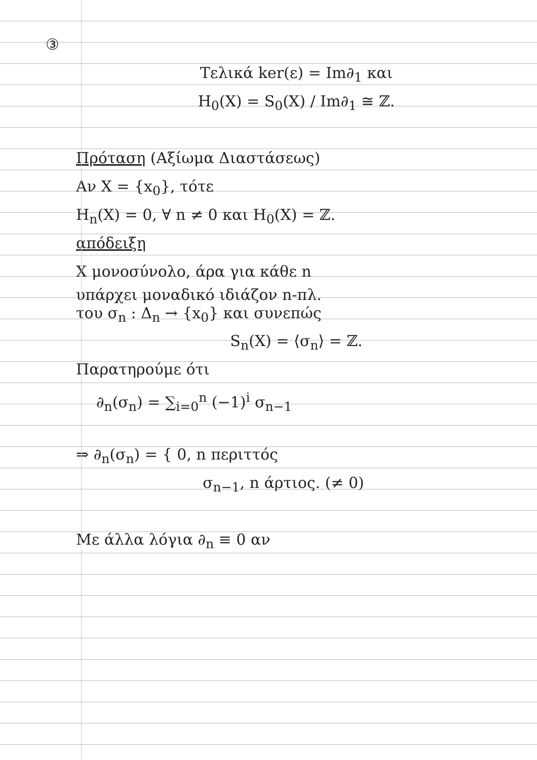③
Τελικά ker(ε) = Im∂<sub>1</sub> και
H<sub>0</sub>(X) = S<sub>0</sub>(X) / Im∂<sub>1</sub> ≅ ℤ.
Πρόταση (Αξίωμα Διαστάσεως)
Αν X = {x<sub>0</sub>}, τότε
H<sub>n</sub>(X) = 0, ∀ n ≠ 0 και H<sub>0</sub>(X) = ℤ.
απόδειξη
X μονοσύνολο, άρα για κάθε n
υπάρχει μοναδικό ιδιάζον n-πλ.
του σ<sub>n</sub> : Δ<sub>n</sub> → {x<sub>0</sub>} και συνεπώς
S<sub>n</sub>(X) = ⟨σ<sub>n</sub>⟩ = ℤ.
Παρατηρούμε ότι
∂<sub>n</sub>(σ<sub>n</sub>) = ∑<sub>i=0</sub><sup>n</sup> (−1)<sup>i</sup> σ<sub>n−1</sub>
⇒ ∂<sub>n</sub>(σ<sub>n</sub>) = { 0, n περιττός
σ<sub>n−1</sub>, n άρτιος. (≠ 0)
Με άλλα λόγια ∂<sub>n</sub> ≡ 0 αν